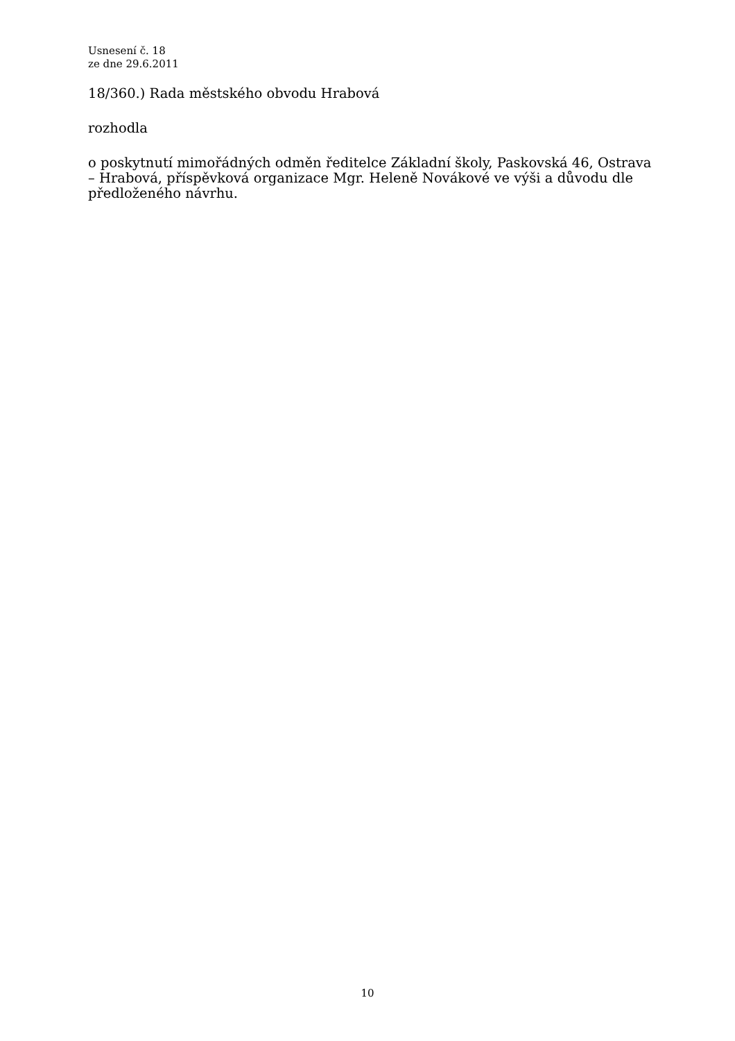Usnesení č. 18
ze dne 29.6.2011
18/360.) Rada městského obvodu Hrabová
rozhodla
o poskytnutí mimořádných odměn ředitelce Základní školy, Paskovská 46, Ostrava – Hrabová, příspěvková organizace Mgr. Heleně Novákové ve výši a důvodu dle předloženého návrhu.
10